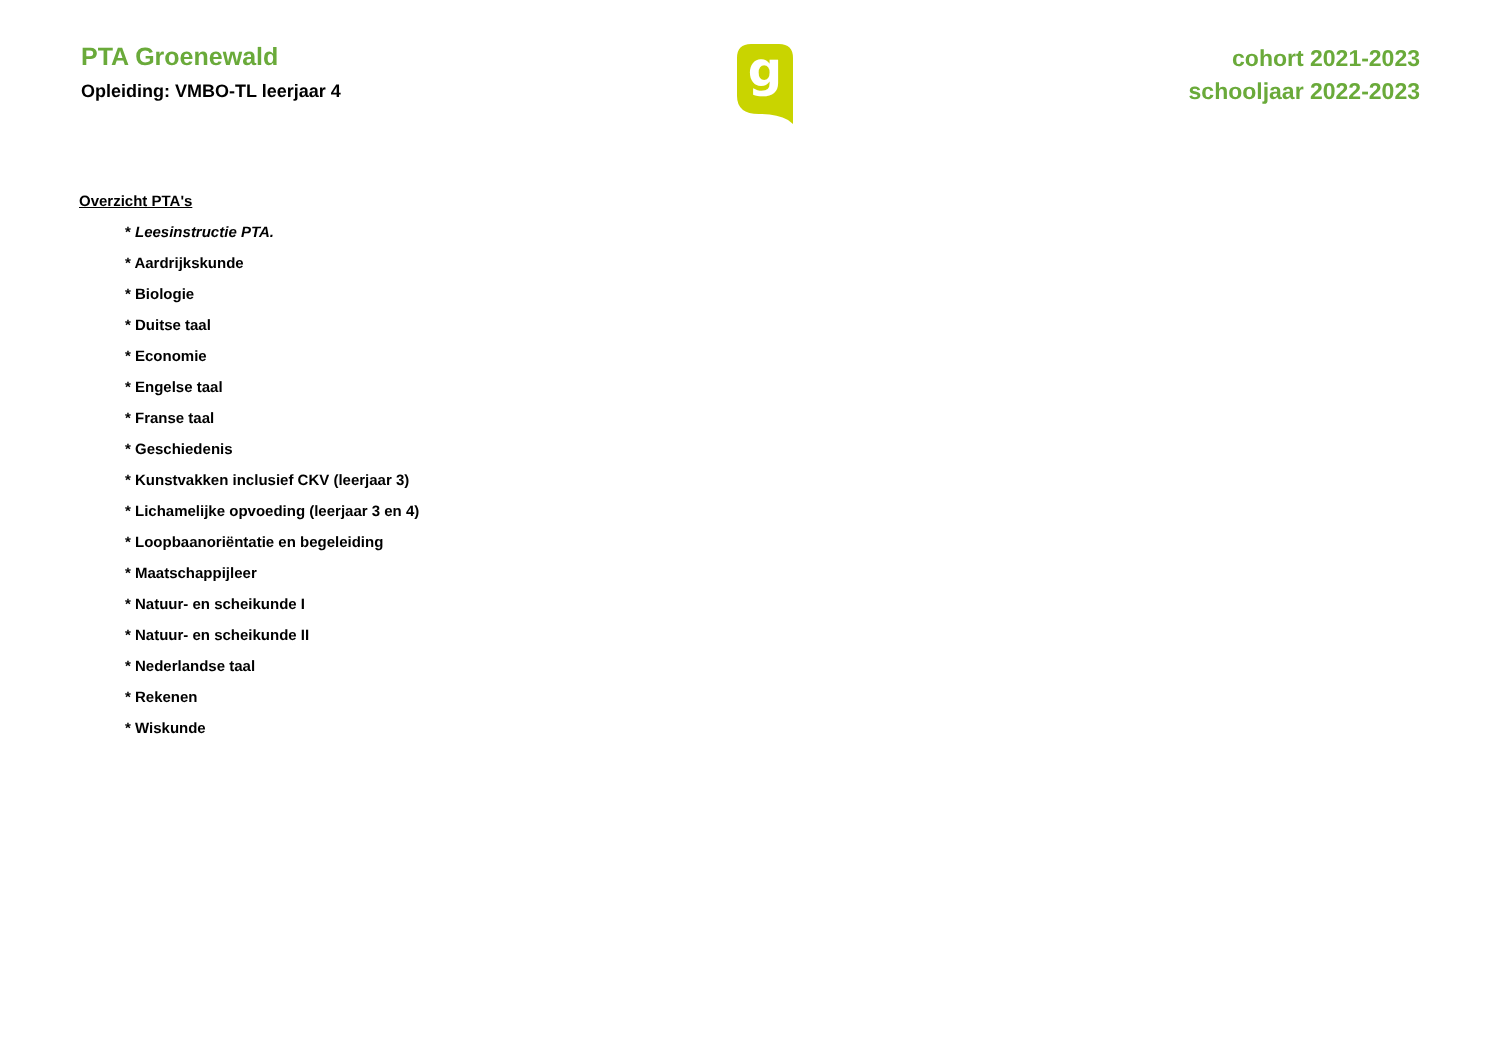PTA Groenewald
Opleiding: VMBO-TL leerjaar 4
g
cohort 2021-2023
schooljaar 2022-2023
Overzicht PTA's
* Leesinstructie PTA.
* Aardrijkskunde
* Biologie
* Duitse taal
* Economie
* Engelse taal
* Franse taal
* Geschiedenis
* Kunstvakken inclusief CKV (leerjaar 3)
* Lichamelijke opvoeding (leerjaar 3 en 4)
* Loopbaanoriëntatie en begeleiding
* Maatschappijleer
* Natuur- en scheikunde I
* Natuur- en scheikunde II
* Nederlandse taal
* Rekenen
* Wiskunde